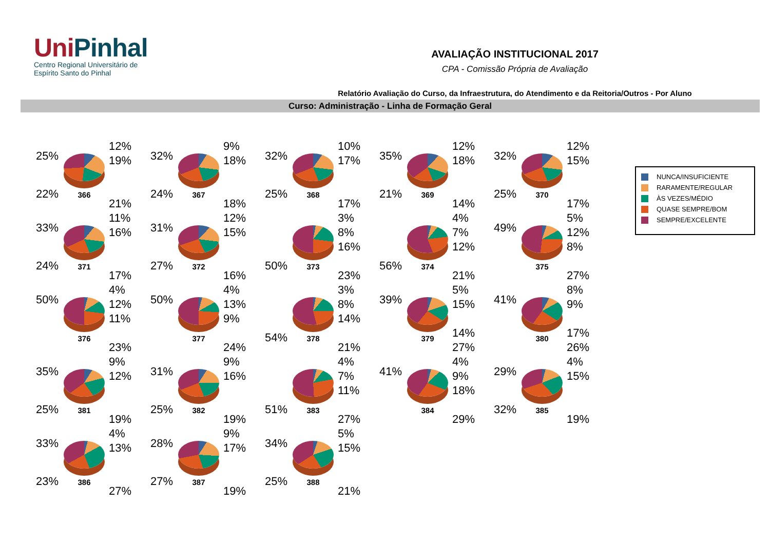UniPinhal
Centro Regional Universitário de
Espírito Santo do Pinhal
AVALIAÇÃO INSTITUCIONAL 2017
CPA - Comissão Própria de Avaliação
Relatório Avaliação do Curso, da Infraestrutura, do Atendimento e da Reitoria/Outros - Por Aluno
Curso: Administração - Linha de Formação Geral
25%
22%
366
12%
19%
21%
32%
24%
367
9%
18%
18%
32%
25%
368
10%
17%
17%
35%
21%
369
12%
18%
14%
32%
25%
370
12%
15%
17%
33%
24%
371
11%
16%
17%
31%
27%
372
12%
15%
16%
50%
373
3%
8%
16%
23%
56%
374
4%
7%
12%
21%
49%
375
5%
12%
8%
27%
50%
376
4%
12%
11%
23%
50%
377
4%
13%
9%
24%
54%
378
3%
8%
14%
21%
39%
379
5%
15%
14%
27%
41%
380
8%
9%
17%
26%
35%
25%
381
9%
12%
19%
31%
25%
382
9%
16%
19%
51%
383
4%
7%
11%
27%
41%
384
4%
9%
18%
29%
29%
32%
385
4%
15%
19%
33%
23%
386
4%
13%
27%
28%
27%
387
9%
17%
19%
34%
25%
388
5%
15%
21%
NUNCA/INSUFICIENTE
RARAMENTE/REGULAR
ÀS VEZES/MÉDIO
QUASE SEMPRE/BOM
SEMPRE/EXCELENTE